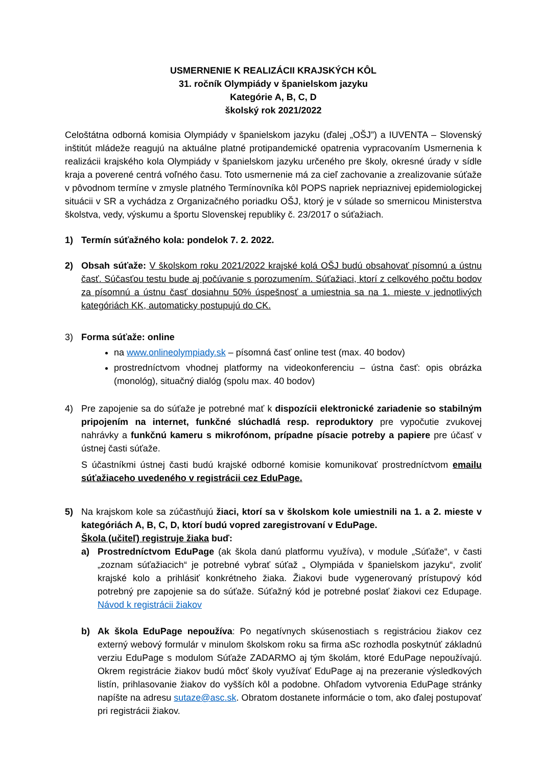USMERNENIE K REALIZÁCII KRAJSKÝCH KÔL
31. ročník Olympiády v španielskom jazyku
Kategórie A, B, C, D
školský rok 2021/2022
Celoštátna odborná komisia Olympiády v španielskom jazyku (ďalej „OŠJ”) a IUVENTA – Slovenský inštitút mládeže reagujú na aktuálne platné protipandemické opatrenia vypracovaním Usmernenia k realizácii krajského kola Olympiády v španielskom jazyku určeného pre školy, okresné úrady v sídle kraja a poverené centrá voľného času. Toto usmernenie má za cieľ zachovanie a zrealizovanie súťaže v pôvodnom termíne v zmysle platného Termínovníka kôl POPS napriek nepriaznivej epidemiologickej situácii v SR a vychádza z Organizačného poriadku OŠJ, ktorý je v súlade so smernicou Ministerstva školstva, vedy, výskumu a športu Slovenskej republiky č. 23/2017 o súťažiach.
1) Termín súťažného kola: pondelok 7. 2. 2022.
2) Obsah súťaže: V školskom roku 2021/2022 krajské kolá OŠJ budú obsahovať písomnú a ústnu časť. Súčasťou testu bude aj počúvanie s porozumením. Súťažiaci, ktorí z celkového počtu bodov za písomnú a ústnu časť dosiahnu 50% úspešnosť a umiestnia sa na 1. mieste v jednotlivých kategóriách KK, automaticky postupujú do CK.
3) Forma súťaže: online
na www.onlineolympiady.sk – písomná časť online test (max. 40 bodov)
prostredníctvom vhodnej platformy na videokonferenciu – ústna časť: opis obrázka (monológ), situačný dialóg (spolu max. 40 bodov)
4) Pre zapojenie sa do súťaže je potrebné mať k dispozícii elektronické zariadenie so stabilným pripojením na internet, funkčné slúchadlá resp. reproduktory pre vypočutie zvukovej nahrávky a funkčnú kameru s mikrofónom, prípadne písacie potreby a papiere pre účasť v ústnej časti súťaže.
S účastníkmi ústnej časti budú krajské odborné komisie komunikovať prostredníctvom emailu súťažiaceho uvedeného v registrácii cez EduPage.
5) Na krajskom kole sa zúčastňujú žiaci, ktorí sa v školskom kole umiestnili na 1. a 2. mieste v kategóriách A, B, C, D, ktorí budú vopred zaregistrovaní v EduPage.
Škola (učiteľ) registruje žiaka buď:
a) Prostredníctvom EduPage (ak škola danú platformu využíva), v module „Súťaže“, v časti „zoznam súťažiacich“ je potrebné vybrať súťaž „ Olympiáda v španielskom jazyku“, zvoliť krajské kolo a prihlásiť konkrétneho žiaka. Žiakovi bude vygenerovaný prístupový kód potrebný pre zapojenie sa do súťaže. Súťažný kód je potrebné poslať žiakovi cez Edupage. Návod k registrácii žiakov
b) Ak škola EduPage nepoužíva: Po negatívnych skúsenostiach s registráciou žiakov cez externý webový formulár v minulom školskom roku sa firma aSc rozhodla poskytnúť základnú verziu EduPage s modulom Súťaže ZADARMO aj tým školám, ktoré EduPage nepoužívajú. Okrem registrácie žiakov budú môcť školy využívať EduPage aj na prezeranie výsledkových listín, prihlasovanie žiakov do vyšších kôl a podobne. Ohľadom vytvorenia EduPage stránky napíšte na adresu sutaze@asc.sk. Obratom dostanete informácie o tom, ako ďalej postupovať pri registrácii žiakov.